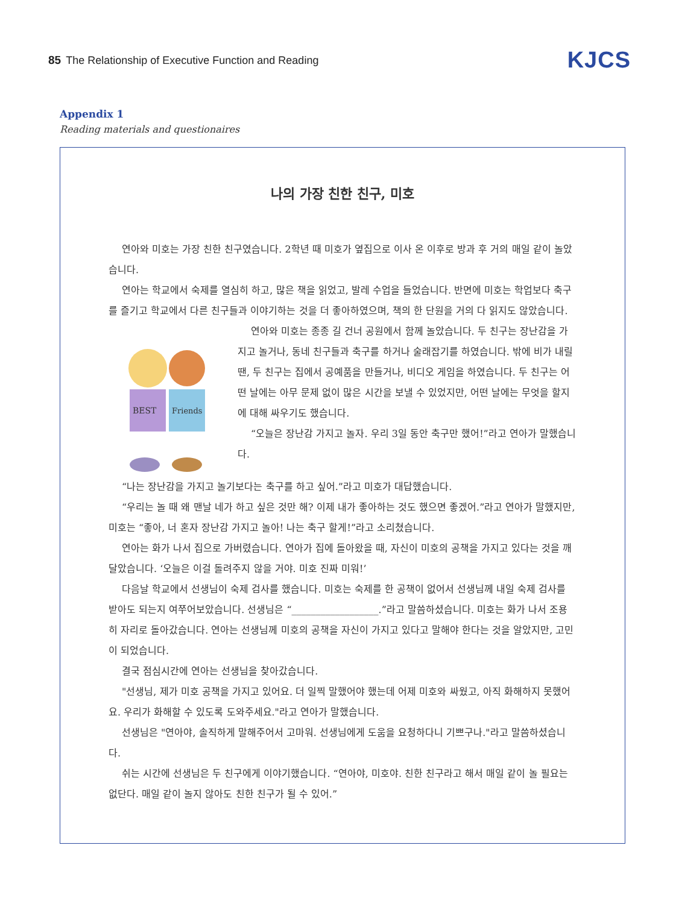85 The Relationship of Executive Function and Reading
KJCS
Appendix 1
Reading materials and questionaires
나의 가장 친한 친구, 미호
연아와 미호는 가장 친한 친구였습니다. 2학년 때 미호가 옆집으로 이사 온 이후로 방과 후 거의 매일 같이 놀았습니다.
연아는 학교에서 숙제를 열심히 하고, 많은 책을 읽었고, 발레 수업을 들었습니다. 반면에 미호는 학업보다 축구를 즐기고 학교에서 다른 친구들과 이야기하는 것을 더 좋아하였으며, 책의 한 단원을 거의 다 읽지도 않았습니다.
BEST
Friends
연아와 미호는 종종 길 건너 공원에서 함께 놀았습니다. 두 친구는 장난감을 가지고 놀거나, 동네 친구들과 축구를 하거나 술래잡기를 하였습니다. 밖에 비가 내릴 땐, 두 친구는 집에서 공예품을 만들거나, 비디오 게임을 하였습니다. 두 친구는 어떤 날에는 아무 문제 없이 많은 시간을 보낼 수 있었지만, 어떤 날에는 무엇을 할지에 대해 싸우기도 했습니다.
“오늘은 장난감 가지고 놀자. 우리 3일 동안 축구만 했어!”라고 연아가 말했습니다.
“나는 장난감을 가지고 놀기보다는 축구를 하고 싶어.”라고 미호가 대답했습니다.
“우리는 놀 때 왜 맨날 네가 하고 싶은 것만 해? 이제 내가 좋아하는 것도 했으면 좋겠어.”라고 연아가 말했지만, 미호는 “좋아, 너 혼자 장난감 가지고 놀아! 나는 축구 할게!”라고 소리쳤습니다.
연아는 화가 나서 집으로 가버렸습니다. 연아가 집에 돌아왔을 때, 자신이 미호의 공책을 가지고 있다는 것을 깨달았습니다. ‘오늘은 이걸 돌려주지 않을 거야. 미호 진짜 미워!’
다음날 학교에서 선생님이 숙제 검사를 했습니다. 미호는 숙제를 한 공책이 없어서 선생님께 내일 숙제 검사를 받아도 되는지 여쭈어보았습니다. 선생님은 “__________________.”라고 말씀하셨습니다. 미호는 화가 나서 조용히 자리로 돌아갔습니다. 연아는 선생님께 미호의 공책을 자신이 가지고 있다고 말해야 한다는 것을 알았지만, 고민이 되었습니다.
결국 점심시간에 연아는 선생님을 찾아갔습니다.
"선생님, 제가 미호 공책을 가지고 있어요. 더 일찍 말했어야 했는데 어제 미호와 싸웠고, 아직 화해하지 못했어요. 우리가 화해할 수 있도록 도와주세요."라고 연아가 말했습니다.
선생님은 "연아야, 솔직하게 말해주어서 고마워. 선생님에게 도움을 요청하다니 기쁘구나."라고 말씀하셨습니다.
쉬는 시간에 선생님은 두 친구에게 이야기했습니다. “연아야, 미호야. 친한 친구라고 해서 매일 같이 놀 필요는 없단다. 매일 같이 놀지 않아도 친한 친구가 될 수 있어.”